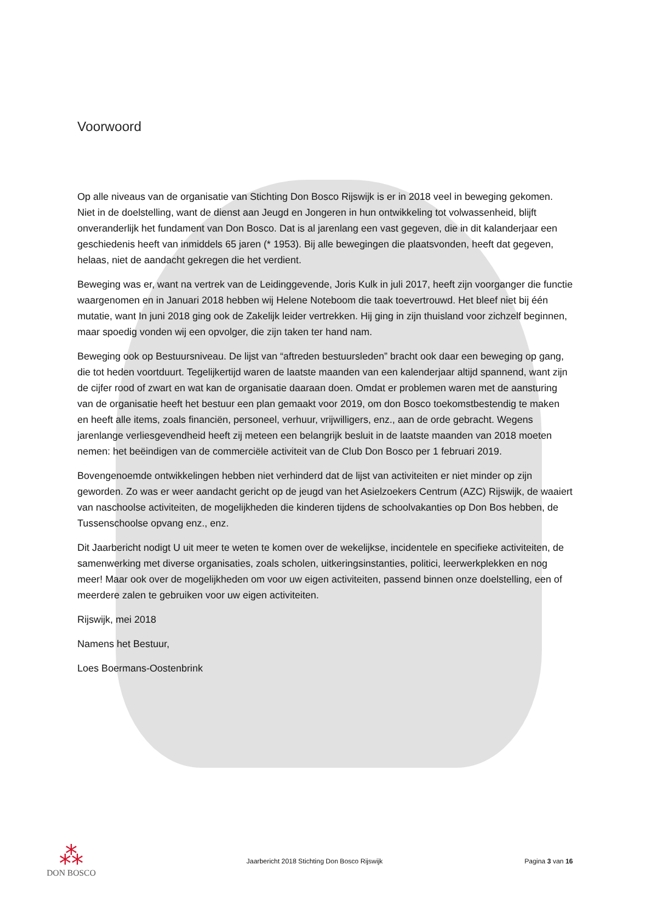Voorwoord
Op alle niveaus van de organisatie van Stichting Don Bosco Rijswijk is er in 2018 veel in beweging gekomen. Niet in de doelstelling, want de dienst aan Jeugd en Jongeren in hun ontwikkeling tot volwassenheid, blijft onveranderlijk het fundament van Don Bosco. Dat is al jarenlang een vast gegeven, die in dit kalanderjaar een geschiedenis heeft van inmiddels 65 jaren (* 1953). Bij alle bewegingen die plaatsvonden, heeft dat gegeven, helaas, niet de aandacht gekregen die het verdient.
Beweging was er, want na vertrek van de Leidinggevende, Joris Kulk in juli 2017, heeft zijn voorganger die functie waargenomen en in Januari 2018 hebben wij Helene Noteboom die taak toevertrouwd. Het bleef niet bij één mutatie, want In juni 2018 ging ook de Zakelijk leider vertrekken. Hij ging in zijn thuisland voor zichzelf beginnen, maar spoedig vonden wij een opvolger, die zijn taken ter hand nam.
Beweging ook op Bestuursniveau. De lijst van “aftreden bestuursleden” bracht ook daar een beweging op gang, die tot heden voortduurt. Tegelijkertijd waren de laatste maanden van een kalenderjaar altijd spannend, want zijn de cijfer rood of zwart en wat kan de organisatie daaraan doen. Omdat er problemen waren met de aansturing van de organisatie heeft het bestuur een plan gemaakt voor 2019, om don Bosco toekomstbestendig te maken en heeft alle items, zoals financiën, personeel, verhuur, vrijwilligers, enz., aan de orde gebracht. Wegens jarenlange verliesgevendheid heeft zij meteen een belangrijk besluit in de laatste maanden van 2018 moeten nemen: het beëindigen van de commerciële activiteit van de Club Don Bosco per 1 februari 2019.
Bovengenoemde ontwikkelingen hebben niet verhinderd dat de lijst van activiteiten er niet minder op zijn geworden. Zo was er weer aandacht gericht op de jeugd van het Asielzoekers Centrum (AZC) Rijswijk, de waaiert van naschoolse activiteiten, de mogelijkheden die kinderen tijdens de schoolvakanties op Don Bos hebben, de Tussenschoolse opvang enz., enz.
Dit Jaarbericht nodigt U uit meer te weten te komen over de wekelijkse, incidentele en specifieke activiteiten, de samenwerking met diverse organisaties, zoals scholen, uitkeringsinstanties, politici, leerwerkplekken en nog meer! Maar ook over de mogelijkheden om voor uw eigen activiteiten, passend binnen onze doelstelling, een of meerdere zalen te gebruiken voor uw eigen activiteiten.
Rijswijk, mei 2018
Namens het Bestuur,
Loes Boermans-Oostenbrink
⁂
DON BOSCO
Jaarbericht 2018 Stichting Don Bosco Rijswijk
Pagina 3 van 16